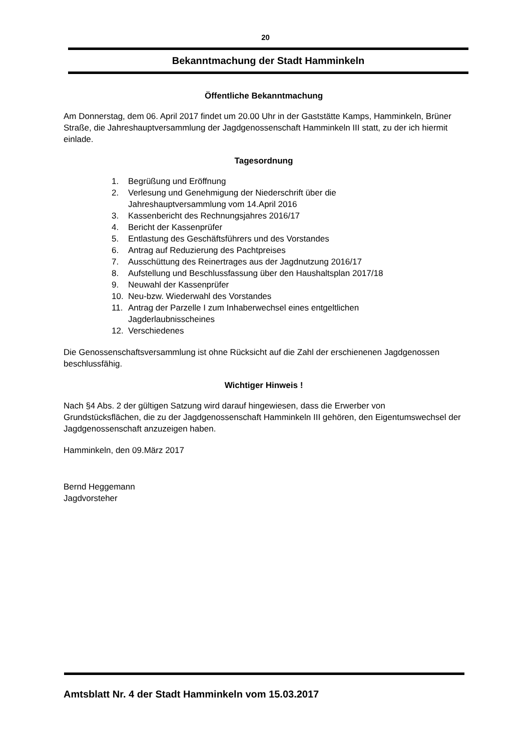20
Bekanntmachung der Stadt Hamminkeln
Öffentliche Bekanntmachung
Am Donnerstag, dem 06. April 2017 findet um 20.00 Uhr in der Gaststätte Kamps, Hamminkeln, Brüner Straße, die Jahreshauptversammlung der Jagdgenossenschaft Hamminkeln III statt, zu der ich hiermit einlade.
Tagesordnung
1. Begrüßung und Eröffnung
2. Verlesung und Genehmigung der Niederschrift über die
Jahreshauptversammlung vom 14.April 2016
3. Kassenbericht des Rechnungsjahres 2016/17
4. Bericht der Kassenprüfer
5. Entlastung des Geschäftsführers und des Vorstandes
6. Antrag auf Reduzierung des Pachtpreises
7. Ausschüttung des Reinertrages aus der Jagdnutzung 2016/17
8. Aufstellung und Beschlussfassung über den Haushaltsplan 2017/18
9. Neuwahl der Kassenprüfer
10. Neu-bzw. Wiederwahl des Vorstandes
11. Antrag der Parzelle I zum Inhaberwechsel eines entgeltlichen
Jagderlaubnisscheines
12. Verschiedenes
Die Genossenschaftsversammlung ist ohne Rücksicht auf die Zahl der erschienenen Jagdgenossen beschlussfähig.
Wichtiger Hinweis !
Nach §4 Abs. 2 der gültigen Satzung wird darauf hingewiesen, dass die Erwerber von Grundstücksflächen, die zu der Jagdgenossenschaft Hamminkeln III gehören, den Eigentumswechsel der Jagdgenossenschaft anzuzeigen haben.
Hamminkeln, den 09.März 2017
Bernd Heggemann
Jagdvorsteher
Amtsblatt Nr. 4 der Stadt Hamminkeln vom 15.03.2017